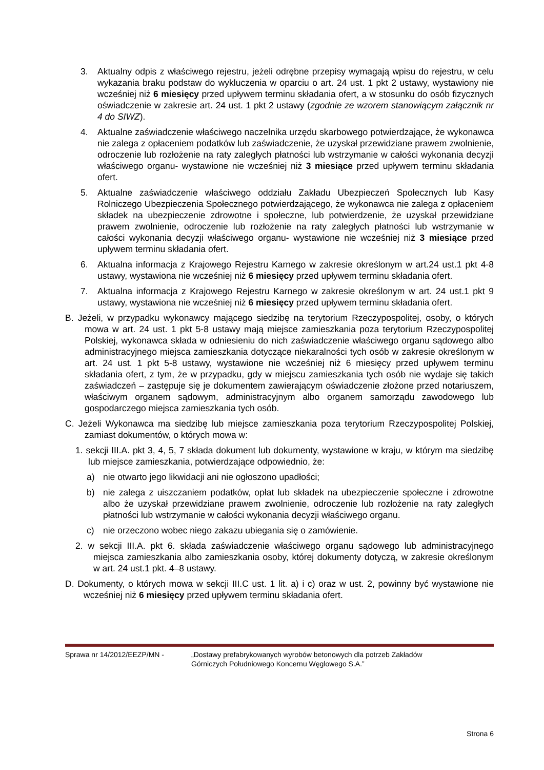3. Aktualny odpis z właściwego rejestru, jeżeli odrębne przepisy wymagają wpisu do rejestru, w celu wykazania braku podstaw do wykluczenia w oparciu o art. 24 ust. 1 pkt 2 ustawy, wystawiony nie wcześniej niż 6 miesięcy przed upływem terminu składania ofert, a w stosunku do osób fizycznych oświadczenie w zakresie art. 24 ust. 1 pkt 2 ustawy (zgodnie ze wzorem stanowiącym załącznik nr 4 do SIWZ).
4. Aktualne zaświadczenie właściwego naczelnika urzędu skarbowego potwierdzające, że wykonawca nie zalega z opłaceniem podatków lub zaświadczenie, że uzyskał przewidziane prawem zwolnienie, odroczenie lub rozłożenie na raty zaległych płatności lub wstrzymanie w całości wykonania decyzji właściwego organu- wystawione nie wcześniej niż 3 miesiące przed upływem terminu składania ofert.
5. Aktualne zaświadczenie właściwego oddziału Zakładu Ubezpieczeń Społecznych lub Kasy Rolniczego Ubezpieczenia Społecznego potwierdzającego, że wykonawca nie zalega z opłaceniem składek na ubezpieczenie zdrowotne i społeczne, lub potwierdzenie, że uzyskał przewidziane prawem zwolnienie, odroczenie lub rozłożenie na raty zaległych płatności lub wstrzymanie w całości wykonania decyzji właściwego organu- wystawione nie wcześniej niż 3 miesiące przed upływem terminu składania ofert.
6. Aktualna informacja z Krajowego Rejestru Karnego w zakresie określonym w art.24 ust.1 pkt 4-8 ustawy, wystawiona nie wcześniej niż 6 miesięcy przed upływem terminu składania ofert.
7. Aktualna informacja z Krajowego Rejestru Karnego w zakresie określonym w art. 24 ust.1 pkt 9 ustawy, wystawiona nie wcześniej niż 6 miesięcy przed upływem terminu składania ofert.
B. Jeżeli, w przypadku wykonawcy mającego siedzibę na terytorium Rzeczypospolitej, osoby, o których mowa w art. 24 ust. 1 pkt 5-8 ustawy mają miejsce zamieszkania poza terytorium Rzeczypospolitej Polskiej, wykonawca składa w odniesieniu do nich zaświadczenie właściwego organu sądowego albo administracyjnego miejsca zamieszkania dotyczące niekaralności tych osób w zakresie określonym w art. 24 ust. 1 pkt 5-8 ustawy, wystawione nie wcześniej niż 6 miesięcy przed upływem terminu składania ofert, z tym, że w przypadku, gdy w miejscu zamieszkania tych osób nie wydaje się takich zaświadczeń – zastępuje się je dokumentem zawierającym oświadczenie złożone przed notariuszem, właściwym organem sądowym, administracyjnym albo organem samorządu zawodowego lub gospodarczego miejsca zamieszkania tych osób.
C. Jeżeli Wykonawca ma siedzibę lub miejsce zamieszkania poza terytorium Rzeczypospolitej Polskiej, zamiast dokumentów, o których mowa w:
1. sekcji III.A. pkt 3, 4, 5, 7 składa dokument lub dokumenty, wystawione w kraju, w którym ma siedzibę lub miejsce zamieszkania, potwierdzające odpowiednio, że:
a) nie otwarto jego likwidacji ani nie ogłoszono upadłości;
b) nie zalega z uiszczaniem podatków, opłat lub składek na ubezpieczenie społeczne i zdrowotne albo że uzyskał przewidziane prawem zwolnienie, odroczenie lub rozłożenie na raty zaległych płatności lub wstrzymanie w całości wykonania decyzji właściwego organu.
c) nie orzeczono wobec niego zakazu ubiegania się o zamówienie.
2. w sekcji III.A. pkt 6. składa zaświadczenie właściwego organu sądowego lub administracyjnego miejsca zamieszkania albo zamieszkania osoby, której dokumenty dotyczą, w zakresie określonym w art. 24 ust.1 pkt. 4–8 ustawy.
D. Dokumenty, o których mowa w sekcji III.C ust. 1 lit. a) i c) oraz w ust. 2, powinny być wystawione nie wcześniej niż 6 miesięcy przed upływem terminu składania ofert.
Sprawa nr 14/2012/EEZP/MN - „Dostawy prefabrykowanych wyrobów betonowych dla potrzeb Zakładów
Górniczych Południowego Koncernu Węglowego S.A.”
Strona 6